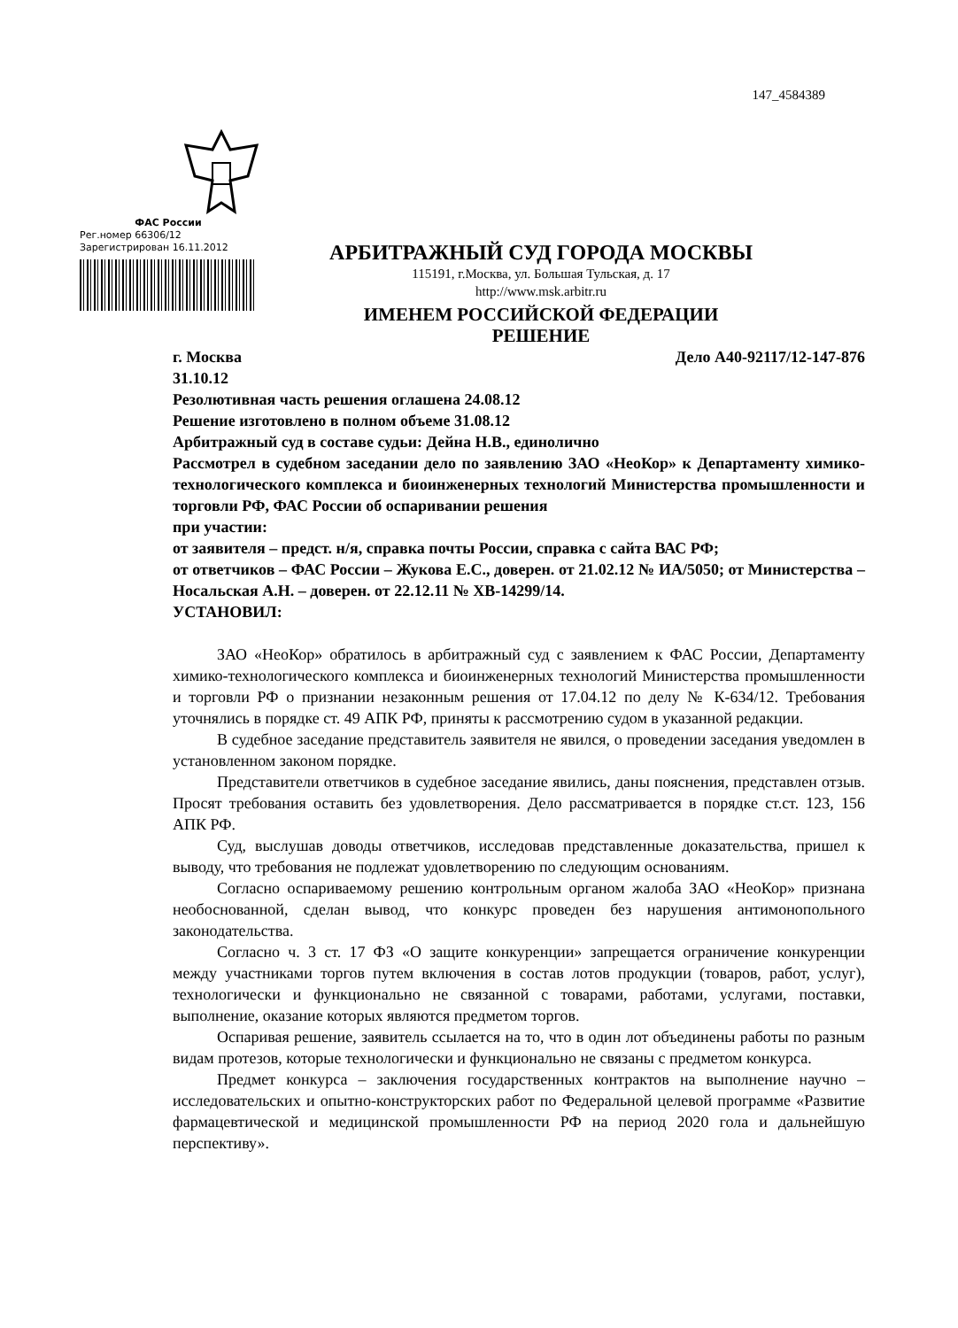147_4584389
ФАС России
Рег.номер 66306/12
Зарегистрирован 16.11.2012
АРБИТРАЖНЫЙ СУД ГОРОДА МОСКВЫ
115191, г.Москва, ул. Большая Тульская, д. 17
http://www.msk.arbitr.ru
ИМЕНЕМ РОССИЙСКОЙ ФЕДЕРАЦИИ
РЕШЕНИЕ
г. Москва Дело А40-92117/12-147-876
31.10.12
Резолютивная часть решения оглашена 24.08.12
Решение изготовлено в полном объеме 31.08.12
Арбитражный суд в составе судьи: Дейна Н.В., единолично
Рассмотрел в судебном заседании дело по заявлению ЗАО «НеоКор» к Департаменту химико-технологического комплекса и биоинженерных технологий Министерства промышленности и торговли РФ, ФАС России об оспаривании решения
при участии:
от заявителя – предст. н/я, справка почты России, справка с сайта ВАС РФ;
от ответчиков – ФАС России – Жукова Е.С., доверен. от 21.02.12 № ИА/5050; от Министерства – Носальская А.Н. – доверен. от 22.12.11 № ХВ-14299/14.
УСТАНОВИЛ:
ЗАО «НеоКор» обратилось в арбитражный суд с заявлением к ФАС России, Департаменту химико-технологического комплекса и биоинженерных технологий Министерства промышленности и торговли РФ о признании незаконным решения от 17.04.12 по делу № К-634/12. Требования уточнялись в порядке ст. 49 АПК РФ, приняты к рассмотрению судом в указанной редакции.
В судебное заседание представитель заявителя не явился, о проведении заседания уведомлен в установленном законом порядке.
Представители ответчиков в судебное заседание явились, даны пояснения, представлен отзыв. Просят требования оставить без удовлетворения. Дело рассматривается в порядке ст.ст. 123, 156 АПК РФ.
Суд, выслушав доводы ответчиков, исследовав представленные доказательства, пришел к выводу, что требования не подлежат удовлетворению по следующим основаниям.
Согласно оспариваемому решению контрольным органом жалоба ЗАО «НеоКор» признана необоснованной, сделан вывод, что конкурс проведен без нарушения антимонопольного законодательства.
Согласно ч. 3 ст. 17 ФЗ «О защите конкуренции» запрещается ограничение конкуренции между участниками торгов путем включения в состав лотов продукции (товаров, работ, услуг), технологически и функционально не связанной с товарами, работами, услугами, поставки, выполнение, оказание которых являются предметом торгов.
Оспаривая решение, заявитель ссылается на то, что в один лот объединены работы по разным видам протезов, которые технологически и функционально не связаны с предметом конкурса.
Предмет конкурса – заключения государственных контрактов на выполнение научно – исследовательских и опытно-конструкторских работ по Федеральной целевой программе «Развитие фармацевтической и медицинской промышленности РФ на период 2020 гола и дальнейшую перспективу».